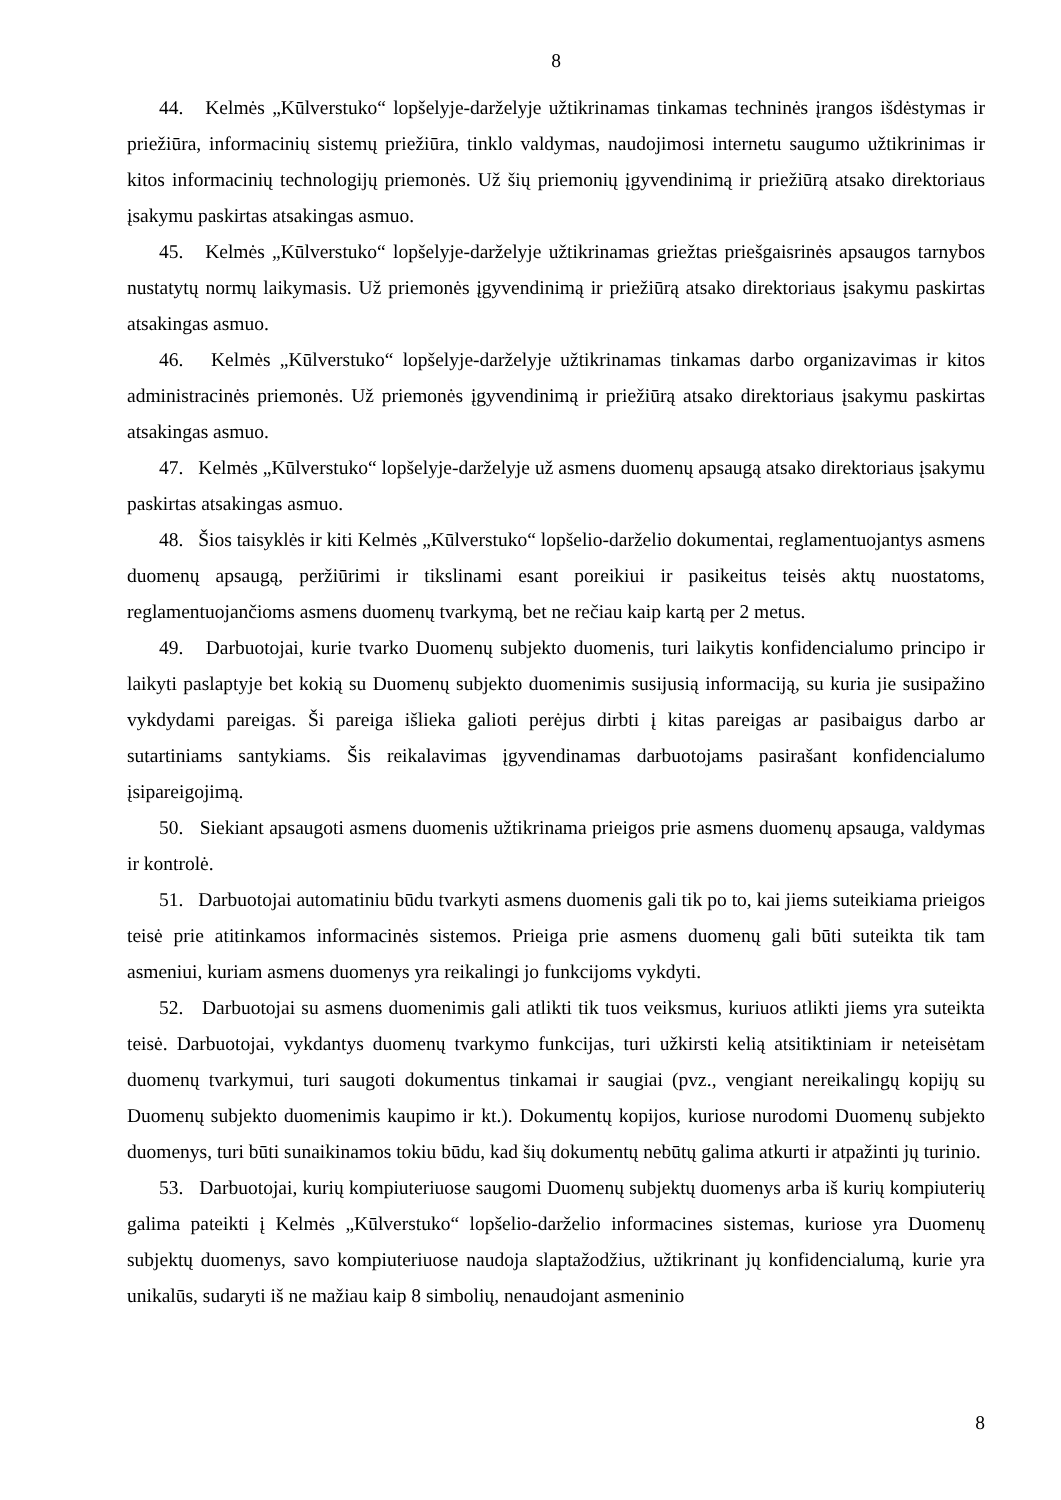8
44. Kelmės „Kūlverstuko“ lopšelyje-darželyje užtikrinamas tinkamas techninės įrangos išdėstymas ir priežiūra, informacinių sistemų priežiūra, tinklo valdymas, naudojimosi internetu saugumo užtikrinimas ir kitos informacinių technologijų priemonės. Už šių priemonių įgyvendinimą ir priežiūrą atsako direktoriaus įsakymu paskirtas atsakingas asmuo.
45. Kelmės „Kūlverstuko“ lopšelyje-darželyje užtikrinamas griežtas priešgaisrinės apsaugos tarnybos nustatytų normų laikymasis. Už priemonės įgyvendinimą ir priežiūrą atsako direktoriaus įsakymu paskirtas atsakingas asmuo.
46. Kelmės „Kūlverstuko“ lopšelyje-darželyje užtikrinamas tinkamas darbo organizavimas ir kitos administracinės priemonės. Už priemonės įgyvendinimą ir priežiūrą atsako direktoriaus įsakymu paskirtas atsakingas asmuo.
47. Kelmės „Kūlverstuko“ lopšelyje-darželyje už asmens duomenų apsaugą atsako direktoriaus įsakymu paskirtas atsakingas asmuo.
48. Šios taisyklės ir kiti Kelmės „Kūlverstuko“ lopšelio-darželio dokumentai, reglamentuojantys asmens duomenų apsaugą, peržiūrimi ir tikslinami esant poreikiui ir pasikeitus teisės aktų nuostatoms, reglamentuojančioms asmens duomenų tvarkymą, bet ne rečiau kaip kartą per 2 metus.
49. Darbuotojai, kurie tvarko Duomenų subjekto duomenis, turi laikytis konfidencialumo principo ir laikyti paslaptyje bet kokią su Duomenų subjekto duomenimis susijusią informaciją, su kuria jie susipažino vykdydami pareigas. Ši pareiga išlieka galioti perėjus dirbti į kitas pareigas ar pasibaigus darbo ar sutartiniams santykiams. Šis reikalavimas įgyvendinamas darbuotojams pasirašant konfidencialumo įsipareigojimą.
50. Siekiant apsaugoti asmens duomenis užtikrinama prieigos prie asmens duomenų apsauga, valdymas ir kontrolė.
51. Darbuotojai automatiniu būdu tvarkyti asmens duomenis gali tik po to, kai jiems suteikiama prieigos teisė prie atitinkamos informacinės sistemos. Prieiga prie asmens duomenų gali būti suteikta tik tam asmeniui, kuriam asmens duomenys yra reikalingi jo funkcijoms vykdyti.
52. Darbuotojai su asmens duomenimis gali atlikti tik tuos veiksmus, kuriuos atlikti jiems yra suteikta teisė. Darbuotojai, vykdantys duomenų tvarkymo funkcijas, turi užkirsti kelią atsitiktiniam ir neteisėtam duomenų tvarkymui, turi saugoti dokumentus tinkamai ir saugiai (pvz., vengiant nereikalingų kopijų su Duomenų subjekto duomenimis kaupimo ir kt.). Dokumentų kopijos, kuriose nurodomi Duomenų subjekto duomenys, turi būti sunaikinamos tokiu būdu, kad šių dokumentų nebūtų galima atkurti ir atpažinti jų turinio.
53. Darbuotojai, kurių kompiuteriuose saugomi Duomenų subjektų duomenys arba iš kurių kompiuterių galima pateikti į Kelmės „Kūlverstuko“ lopšelio-darželio informacines sistemas, kuriose yra Duomenų subjektų duomenys, savo kompiuteriuose naudoja slaptažodžius, užtikrinant jų konfidencialumą, kurie yra unikalūs, sudaryti iš ne mažiau kaip 8 simbolių, nenaudojant asmeninio
8